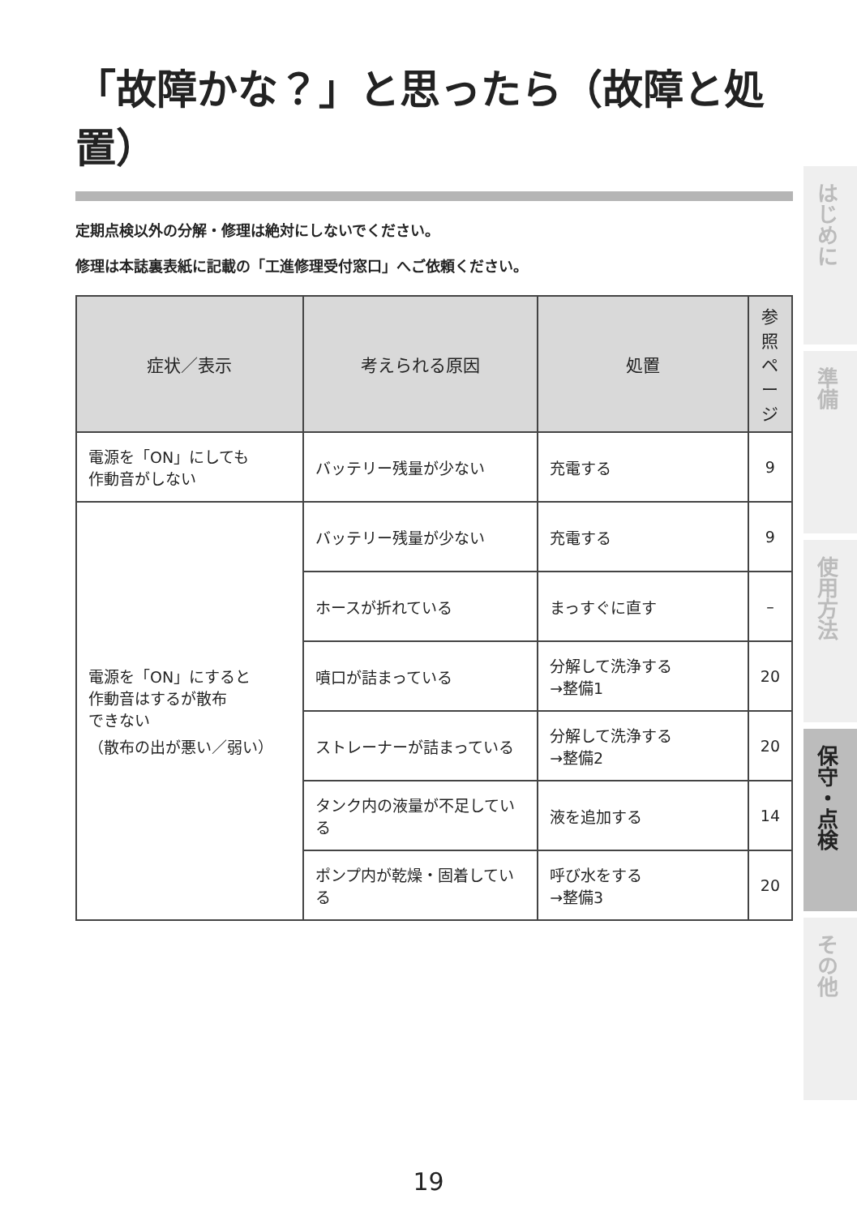「故障かな？」と思ったら（故障と処置）
定期点検以外の分解・修理は絶対にしないでください。
修理は本誌裏表紙に記載の「工進修理受付窓口」へご依頼ください。
| 症状／表示 | 考えられる原因 | 処置 | 参照 ページ |
| --- | --- | --- | --- |
| 電源を「ON」にしても 作動音がしない | バッテリー残量が少ない | 充電する | 9 |
| 電源を「ON」にすると 作動音はするが散布 できない （散布の出が悪い／弱い） | バッテリー残量が少ない | 充電する | 9 |
| | ホースが折れている | まっすぐに直す | – |
| | 噴口が詰まっている | 分解して洗浄する →整備1 | 20 |
| | ストレーナーが詰まっている | 分解して洗浄する →整備2 | 20 |
| | タンク内の液量が不足している | 液を追加する | 14 |
| | ポンプ内が乾燥・固着している | 呼び水をする →整備3 | 20 |
はじめに
準備
使用方法
保守・点検
その他
19